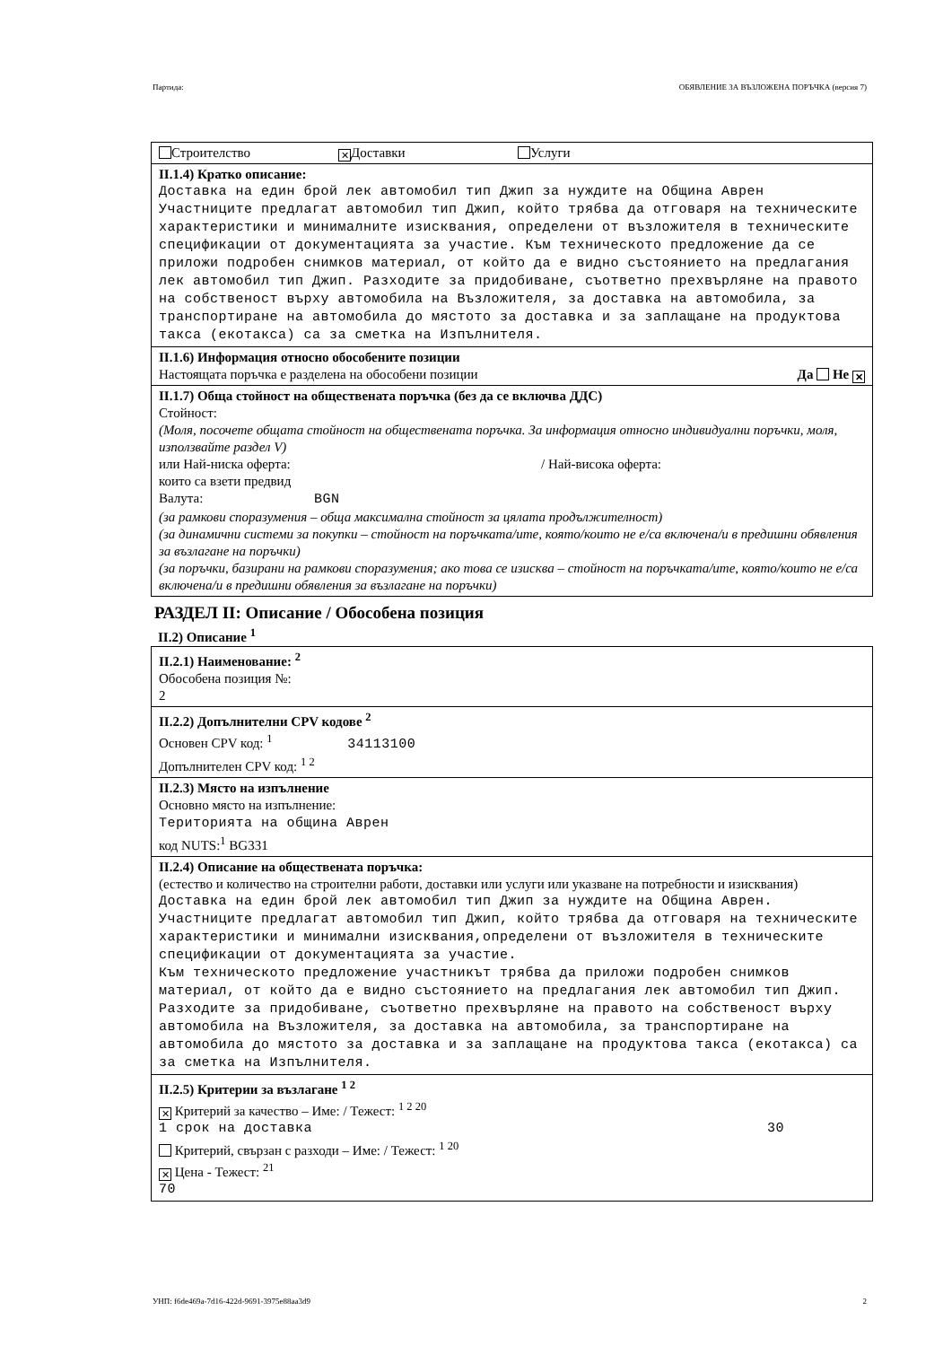Партида: ОБЯВЛЕНИЕ ЗА ВЪЗЛОЖЕНА ПОРЪЧКА (версия 7)
Строителство ✕ Доставки Услуги
II.1.4) Кратко описание:
Доставка на един брой лек автомобил тип Джип за нуждите на Община Аврен Участниците предлагат автомобил тип Джип, който трябва да отговаря на техническите характеристики и минималните изисквания, определени от възложителя в техническите спецификации от документацията за участие. Към техническото предложение да се приложи подробен снимков материал, от който да е видно състоянието на предлагания лек автомобил тип Джип. Разходите за придобиване, съответно прехвърляне на правото на собственост върху автомобила на Възложителя, за доставка на автомобила, за транспортиране на автомобила до мястото за доставка и за заплащане на продуктова такса (екотакса) са за сметка на Изпълнителя.
II.1.6) Информация относно обособените позиции
Настоящата поръчка е разделена на обособени позиции Да Не ✕
II.1.7) Обща стойност на обществената поръчка (без да се включва ДДС)
Стойност:
(Моля, посочете общата стойност на обществената поръчка. За информация относно индивидуални поръчки, моля, използвайте раздел V)
или Най-ниска оферта: / Най-висока оферта:
които са взети предвид
Валута: BGN
(за рамкови споразумения – обща максимална стойност за цялата продължителност)
(за динамични системи за покупки – стойност на поръчката/ите, която/които не е/са включена/и в предишни обявления за възлагане на поръчки)
(за поръчки, базирани на рамкови споразумения; ако това се изисква – стойност на поръчката/ите, която/които не е/са включена/и в предишни обявления за възлагане на поръчки)
РАЗДЕЛ II: Описание / Обособена позиция
II.2) Описание <sup>1</sup>
II.2.1) Наименование: <sup>2</sup>
Обособена позиция №:
2
II.2.2) Допълнителни CPV кодове <sup>2</sup>
Основен CPV код: <sup>1</sup> 34113100
Допълнителен CPV код: <sup>1 2</sup>
II.2.3) Място на изпълнение
Основно място на изпълнение:
Територията на община Аврен
код NUTS:<sup>1</sup> BG331
II.2.4) Описание на обществената поръчка:
(естество и количество на строителни работи, доставки или услуги или указване на потребности и изисквания)
Доставка на един брой лек автомобил тип Джип за нуждите на Община Аврен. Участниците предлагат автомобил тип Джип, който трябва да отговаря на техническите характеристики и минимални изисквания,определени от възложителя в техническите спецификации от документацията за участие.
Към техническото предложение участникът трябва да приложи подробен снимков материал, от който да е видно състоянието на предлагания лек автомобил тип Джип.
Разходите за придобиване, съответно прехвърляне на правото на собственост върху автомобила на Възложителя, за доставка на автомобила, за транспортиране на автомобила до мястото за доставка и за заплащане на продуктова такса (екотакса) са за сметка на Изпълнителя.
II.2.5) Критерии за възлагане <sup>1 2</sup>
✕ Критерий за качество – Име: / Тежест: <sup>1 2 20</sup>
1 срок на доставка 30
Критерий, свързан с разходи – Име: / Тежест: <sup>1 20</sup>
✕ Цена - Тежест: <sup>21</sup>
70
УНП: f6de469a-7d16-422d-9691-3975e88aa3d9 2